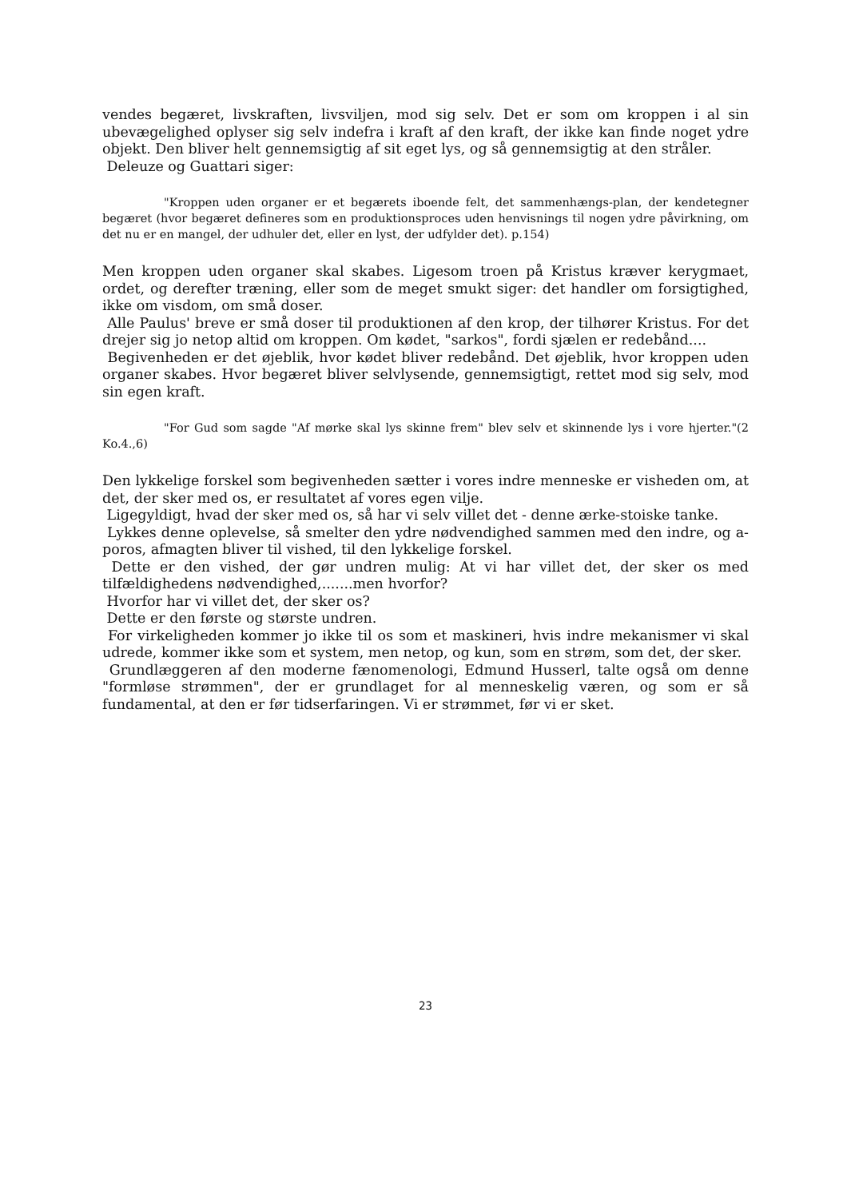vendes begæret, livskraften, livsviljen, mod sig selv. Det er som om kroppen i al sin ubevægelighed oplyser sig selv indefra i kraft af den kraft, der ikke kan finde noget ydre objekt. Den bliver helt gennemsigtig af sit eget lys, og så gennemsigtig at den stråler.
Deleuze og Guattari siger:
"Kroppen uden organer er et begærets iboende felt, det sammenhængs-plan, der kendetegner begæret (hvor begæret defineres som en produktionsproces uden henvisnings til nogen ydre påvirkning, om det nu er en mangel, der udhuler det, eller en lyst, der udfylder det). p.154)
Men kroppen uden organer skal skabes. Ligesom troen på Kristus kræver kerygmaet, ordet, og derefter træning, eller som de meget smukt siger: det handler om forsigtighed, ikke om visdom, om små doser.
Alle Paulus' breve er små doser til produktionen af den krop, der tilhører Kristus. For det drejer sig jo netop altid om kroppen. Om kødet, "sarkos", fordi sjælen er redebånd....
Begivenheden er det øjeblik, hvor kødet bliver redebånd. Det øjeblik, hvor kroppen uden organer skabes. Hvor begæret bliver selvlysende, gennemsigtigt, rettet mod sig selv, mod sin egen kraft.
"For Gud som sagde "Af mørke skal lys skinne frem" blev selv et skinnende lys i vore hjerter."(2 Ko.4.,6)
Den lykkelige forskel som begivenheden sætter i vores indre menneske er visheden om, at det, der sker med os, er resultatet af vores egen vilje.
Ligegyldigt, hvad der sker med os, så har vi selv villet det - denne ærke-stoiske tanke.
Lykkes denne oplevelse, så smelter den ydre nødvendighed sammen med den indre, og a-poros, afmagten bliver til vished, til den lykkelige forskel.
Dette er den vished, der gør undren mulig: At vi har villet det, der sker os med tilfældighedens nødvendighed,.......men hvorfor?
Hvorfor har vi villet det, der sker os?
Dette er den første og største undren.
For virkeligheden kommer jo ikke til os som et maskineri, hvis indre mekanismer vi skal udrede, kommer ikke som et system, men netop, og kun, som en strøm, som det, der sker.
Grundlæggeren af den moderne fænomenologi, Edmund Husserl, talte også om denne "formløse strømmen", der er grundlaget for al menneskelig væren, og som er så fundamental, at den er før tidserfaringen. Vi er strømmet, før vi er sket.
23